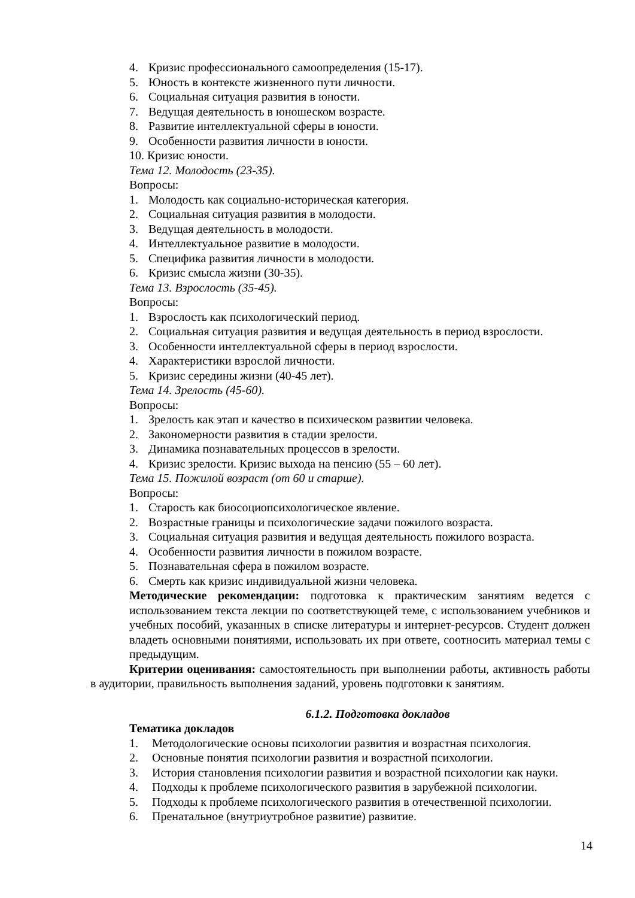4. Кризис профессионального самоопределения (15-17).
5. Юность в контексте жизненного пути личности.
6. Социальная ситуация развития в юности.
7. Ведущая деятельность в юношеском возрасте.
8. Развитие интеллектуальной сферы в юности.
9. Особенности развития личности в юности.
10. Кризис юности.
Тема 12. Молодость (23-35).
Вопросы:
1. Молодость как социально-историческая категория.
2. Социальная ситуация развития в молодости.
3. Ведущая деятельность в молодости.
4. Интеллектуальное развитие в молодости.
5. Специфика развития личности в молодости.
6. Кризис смысла жизни (30-35).
Тема 13. Взрослость (35-45).
Вопросы:
1. Взрослость как психологический период.
2. Социальная ситуация развития и ведущая деятельность в период взрослости.
3. Особенности интеллектуальной сферы в период взрослости.
4. Характеристики взрослой личности.
5. Кризис середины жизни (40-45 лет).
Тема 14. Зрелость (45-60).
Вопросы:
1. Зрелость как этап и качество в психическом развитии человека.
2. Закономерности развития в стадии зрелости.
3. Динамика познавательных процессов в зрелости.
4. Кризис зрелости. Кризис выхода на пенсию (55 – 60 лет).
Тема 15. Пожилой возраст (от 60 и старше).
Вопросы:
1. Старость как биосоциопсихологическое явление.
2. Возрастные границы и психологические задачи пожилого возраста.
3. Социальная ситуация развития и ведущая деятельность пожилого возраста.
4. Особенности развития личности в пожилом возрасте.
5. Познавательная сфера в пожилом возрасте.
6. Смерть как кризис индивидуальной жизни человека.
Методические рекомендации: подготовка к практическим занятиям ведется с использованием текста лекции по соответствующей теме, с использованием учебников и учебных пособий, указанных в списке литературы и интернет-ресурсов. Студент должен владеть основными понятиями, использовать их при ответе, соотносить материал темы с предыдущим.
Критерии оценивания: самостоятельность при выполнении работы, активность работы в аудитории, правильность выполнения заданий, уровень подготовки к занятиям.
6.1.2. Подготовка докладов
Тематика докладов
1. Методологические основы психологии развития и возрастная психология.
2. Основные понятия психологии развития и возрастной психологии.
3. История становления психологии развития и возрастной психологии как науки.
4. Подходы к проблеме психологического развития в зарубежной психологии.
5. Подходы к проблеме психологического развития в отечественной психологии.
6. Пренатальное (внутриутробное развитие) развитие.
14